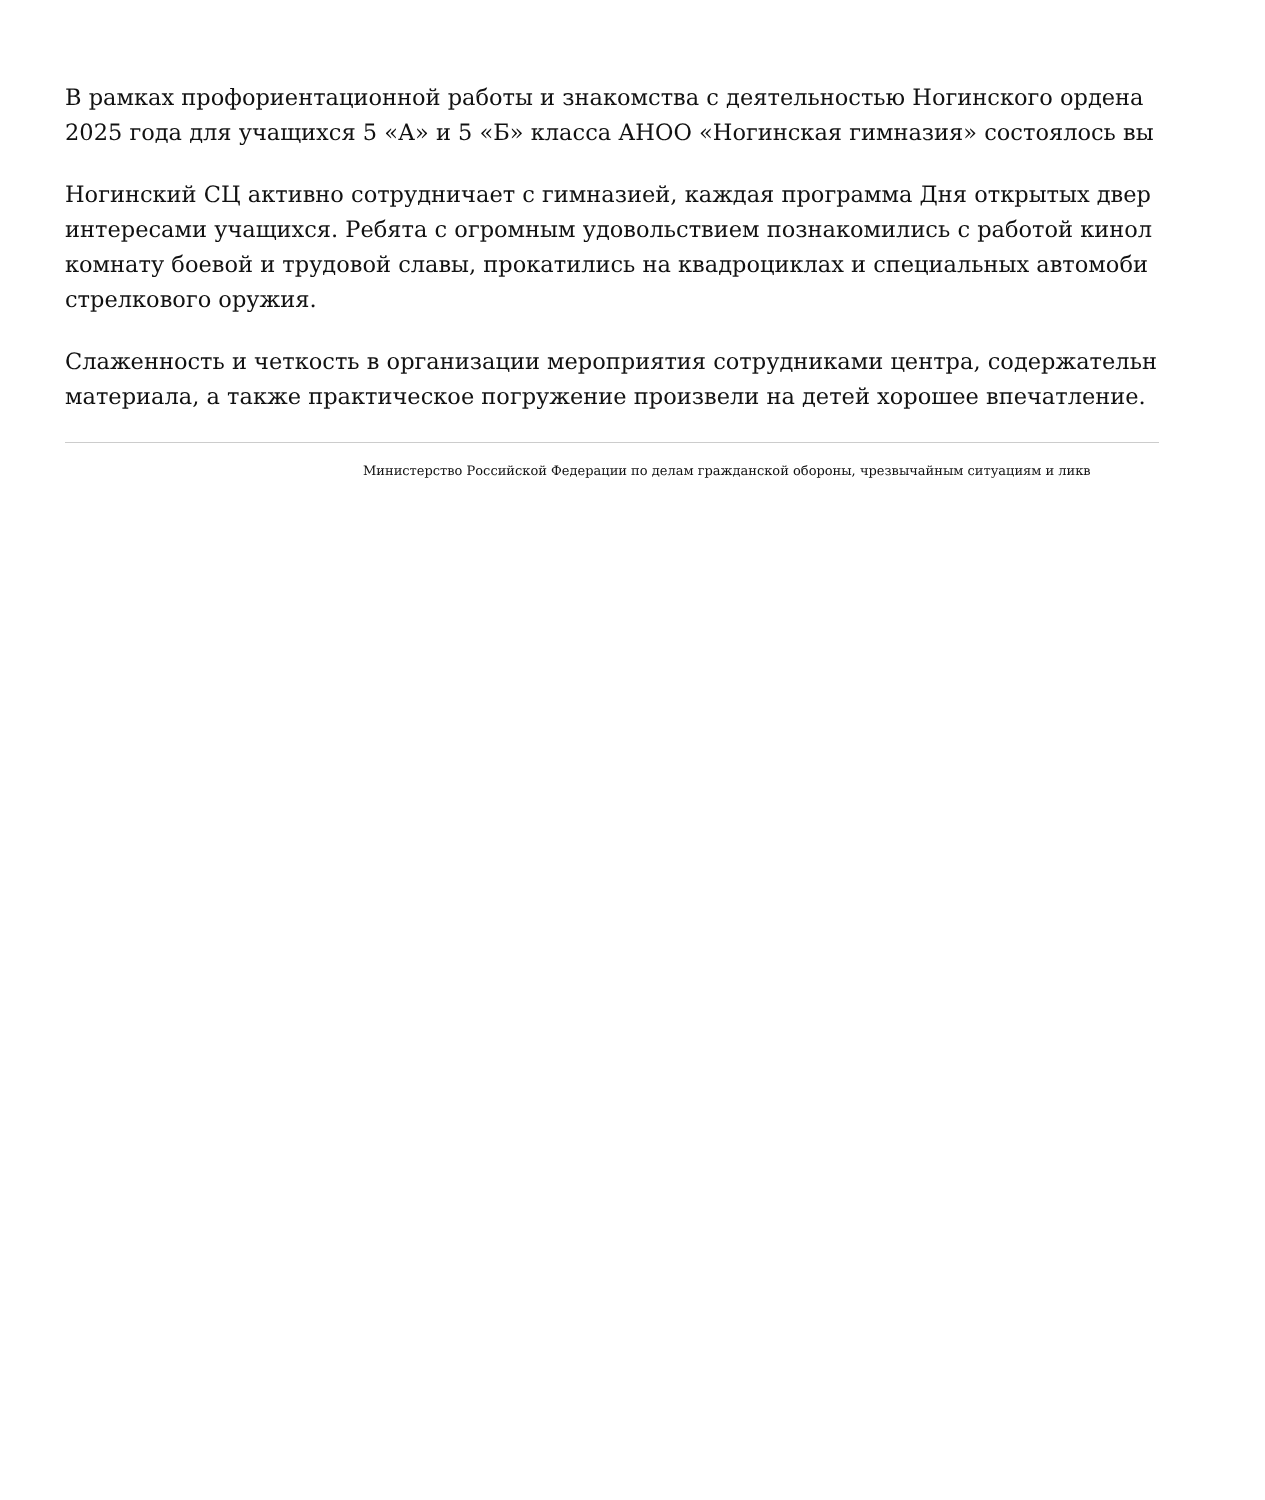В рамках профориентационной работы и знакомства с деятельностью Ногинского ордена
2025 года для учащихся 5 «А» и 5 «Б» класса АНОО «Ногинская гимназия» состоялось вы
Ногинский СЦ активно сотрудничает с гимназией, каждая программа Дня открытых двер
интересами учащихся. Ребята с огромным удовольствием познакомились с работой кинол
комнату боевой и трудовой славы, прокатились на квадроциклах и специальных автомоби
стрелкового оружия.
Слаженность и четкость в организации мероприятия сотрудниками центра, содержательн
материала, а также практическое погружение произвели на детей хорошее впечатление.
Министерство Российской Федерации по делам гражданской обороны, чрезвычайным ситуациям и ликв